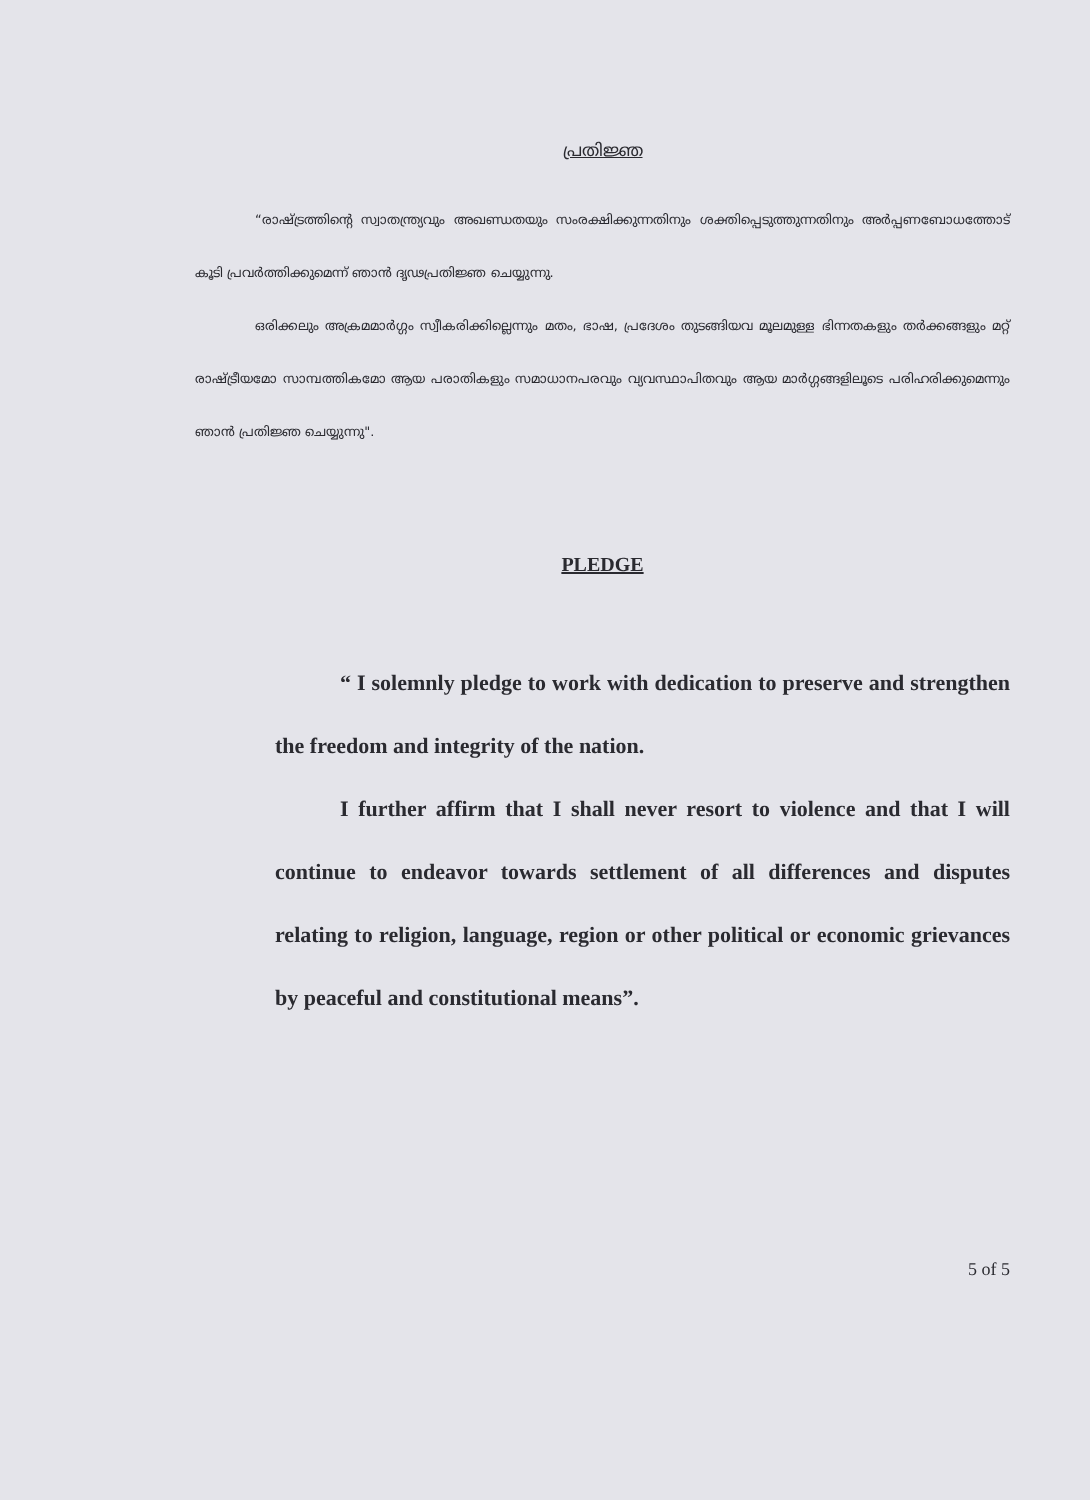പ്രതിജ്ഞ
“രാഷ്ട്രത്തിന്റെ സ്വാതന്ത്ര്യവും അഖണ്ഡതയും സംരക്ഷിക്കുന്നതിനും ശക്തിപ്പെടുത്തുന്നതിനും അർപ്പണബോധത്തോട് കൂടി പ്രവർത്തിക്കുമെന്ന് ഞാൻ ദൃഢപ്രതിജ്ഞ ചെയ്യുന്നു.
ഒരിക്കലും അക്രമമാർഗ്ഗം സ്വീകരിക്കില്ലെന്നും മതം, ഭാഷ, പ്രദേശം തുടങ്ങിയവ മൂലമുള്ള ഭിന്നതകളും തർക്കങ്ങളും മറ്റ് രാഷ്ട്രീയമോ സാമ്പത്തികമോ ആയ പരാതികളും സമാധാനപരവും വ്യവസ്ഥാപിതവും ആയ മാർഗ്ഗങ്ങളിലൂടെ പരിഹരിക്കുമെന്നും ഞാൻ പ്രതിജ്ഞ ചെയ്യുന്നു".
PLEDGE
“ I solemnly pledge to work with dedication to preserve and strengthen the freedom and integrity of the nation.
I further affirm that I shall never resort to violence and that I will continue to endeavor towards settlement of all differences and disputes relating to religion, language, region or other political or economic grievances by peaceful and constitutional means”.
5 of 5